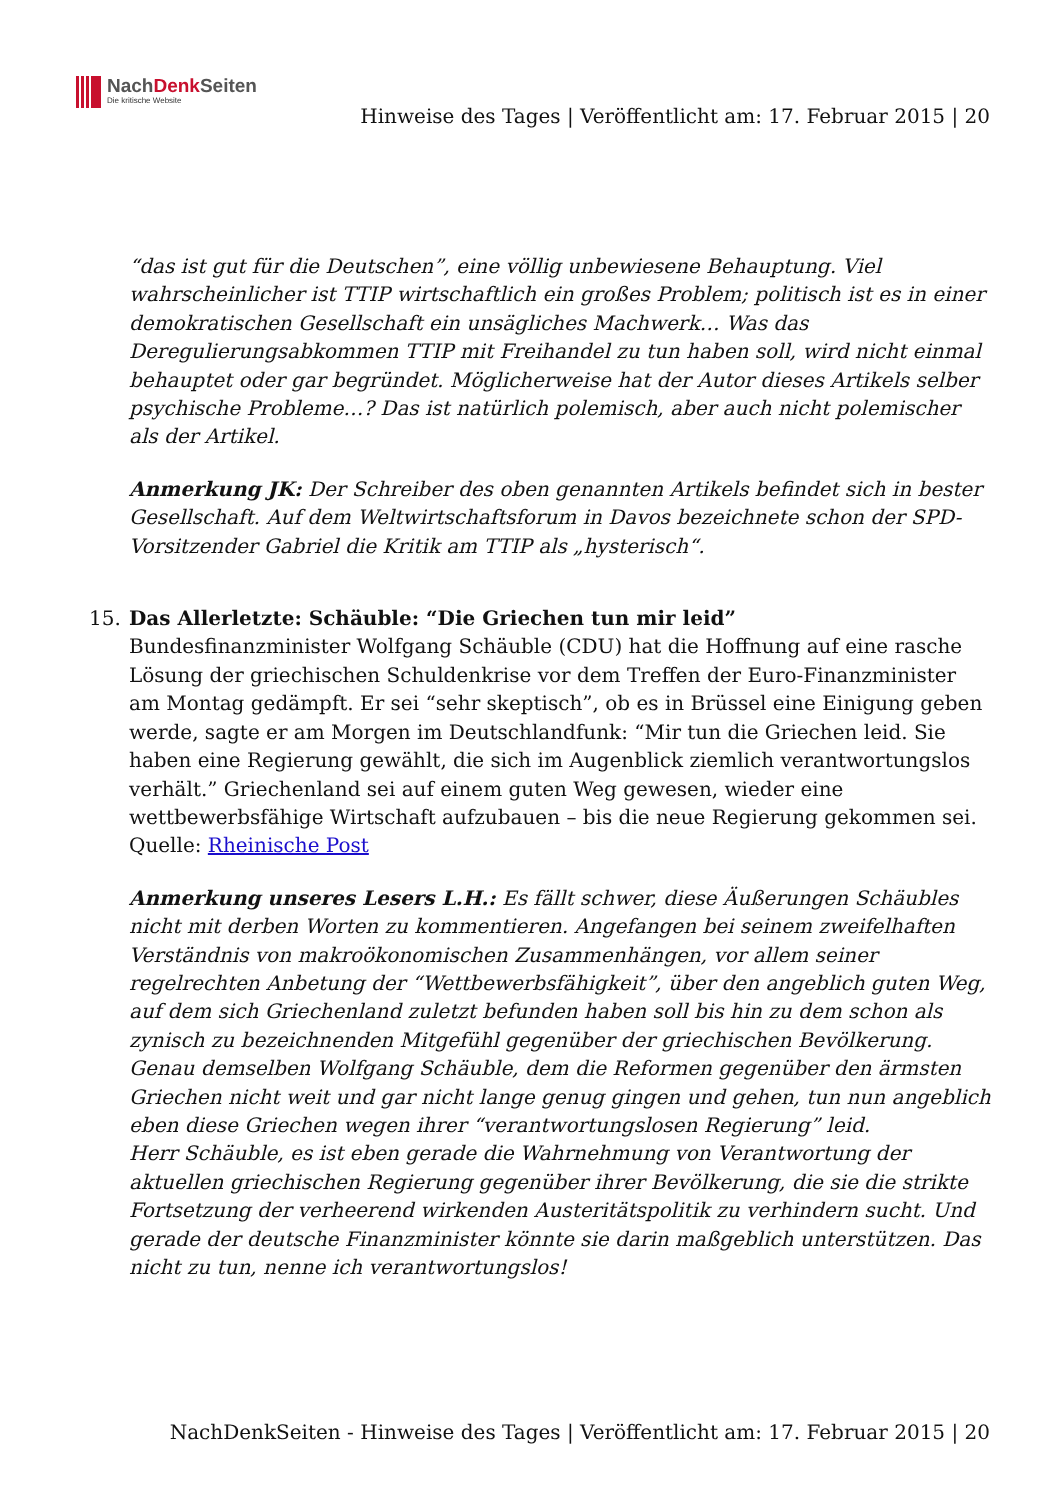NachDenk Seiten
Die kritische Website
Hinweise des Tages | Veröffentlicht am: 17. Februar 2015 | 20
“das ist gut für die Deutschen”, eine völlig unbewiesene Behauptung. Viel wahrscheinlicher ist TTIP wirtschaftlich ein großes Problem; politisch ist es in einer demokratischen Gesellschaft ein unsägliches Machwerk… Was das Deregulierungsabkommen TTIP mit Freihandel zu tun haben soll, wird nicht einmal behauptet oder gar begründet. Möglicherweise hat der Autor dieses Artikels selber psychische Probleme…? Das ist natürlich polemisch, aber auch nicht polemischer als der Artikel.
Anmerkung JK: Der Schreiber des oben genannten Artikels befindet sich in bester Gesellschaft. Auf dem Weltwirtschaftsforum in Davos bezeichnete schon der SPD-Vorsitzender Gabriel die Kritik am TTIP als „hysterisch“.
15. Das Allerletzte: Schäuble: “Die Griechen tun mir leid”
Bundesfinanzminister Wolfgang Schäuble (CDU) hat die Hoffnung auf eine rasche Lösung der griechischen Schuldenkrise vor dem Treffen der Euro-Finanzminister am Montag gedämpft. Er sei “sehr skeptisch”, ob es in Brüssel eine Einigung geben werde, sagte er am Morgen im Deutschlandfunk: “Mir tun die Griechen leid. Sie haben eine Regierung gewählt, die sich im Augenblick ziemlich verantwortungslos verhält.” Griechenland sei auf einem guten Weg gewesen, wieder eine wettbewerbsfähige Wirtschaft aufzubauen – bis die neue Regierung gekommen sei.
Quelle: Rheinische Post
Anmerkung unseres Lesers L.H.: Es fällt schwer, diese Äußerungen Schäubles nicht mit derben Worten zu kommentieren. Angefangen bei seinem zweifelhaften Verständnis von makroökonomischen Zusammenhängen, vor allem seiner regelrechten Anbetung der “Wettbewerbsfähigkeit”, über den angeblich guten Weg, auf dem sich Griechenland zuletzt befunden haben soll bis hin zu dem schon als zynisch zu bezeichnenden Mitgefühl gegenüber der griechischen Bevölkerung. Genau demselben Wolfgang Schäuble, dem die Reformen gegenüber den ärmsten Griechen nicht weit und gar nicht lange genug gingen und gehen, tun nun angeblich eben diese Griechen wegen ihrer “verantwortungslosen Regierung” leid.
Herr Schäuble, es ist eben gerade die Wahrnehmung von Verantwortung der aktuellen griechischen Regierung gegenüber ihrer Bevölkerung, die sie die strikte Fortsetzung der verheerend wirkenden Austeritätspolitik zu verhindern sucht. Und gerade der deutsche Finanzminister könnte sie darin maßgeblich unterstützen. Das nicht zu tun, nenne ich verantwortungslos!
NachDenkSeiten - Hinweise des Tages | Veröffentlicht am: 17. Februar 2015 | 20